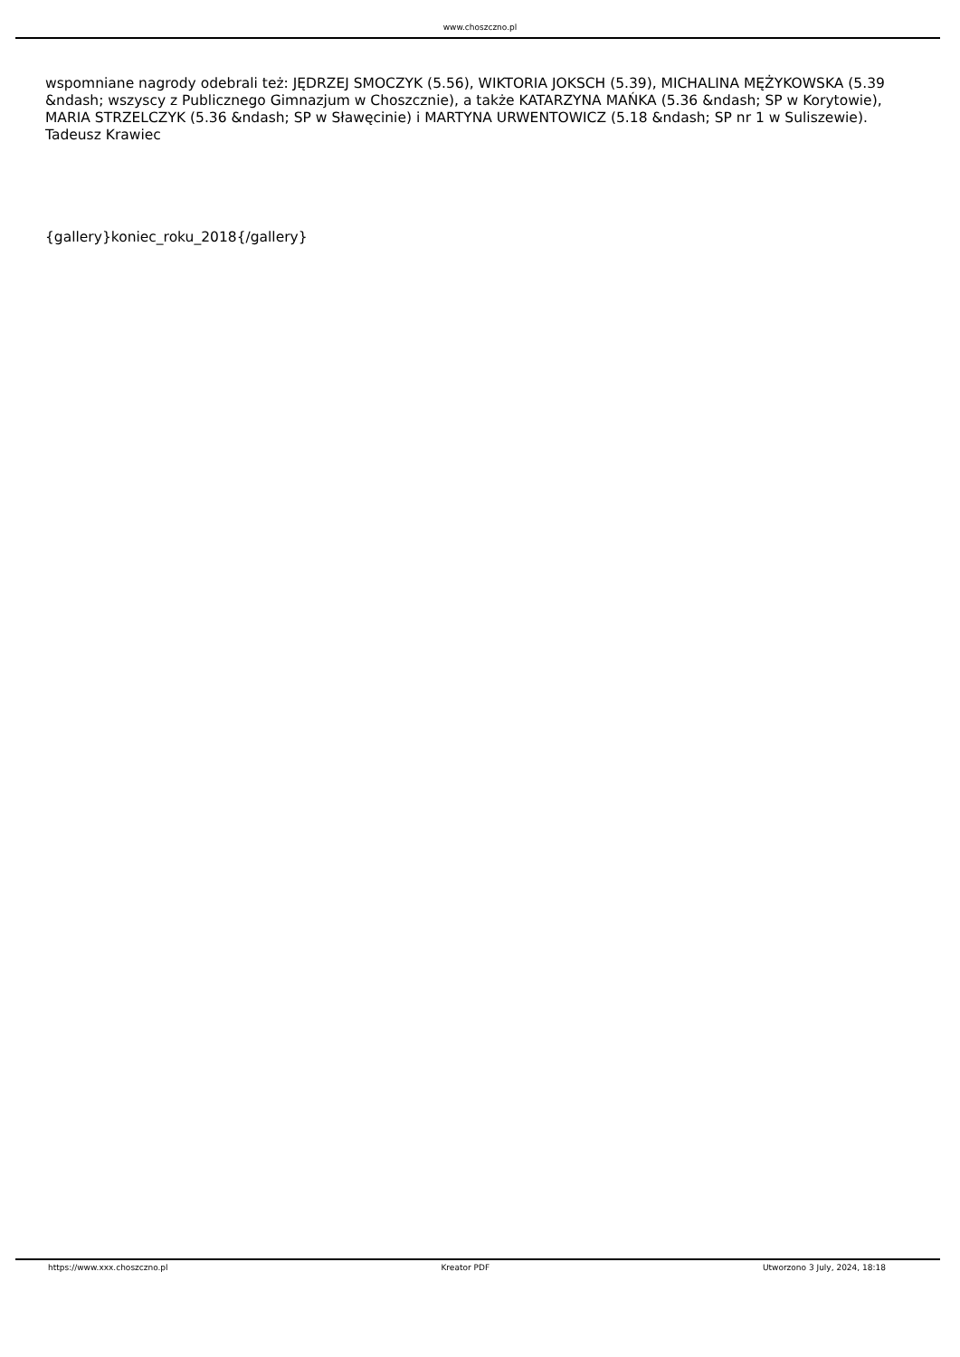www.choszczno.pl
wspomniane nagrody odebrali też: JĘDRZEJ SMOCZYK (5.56), WIKTORIA JOKSCH (5.39), MICHALINA MĘŻYKOWSKA (5.39 &ndash; wszyscy z Publicznego Gimnazjum w Choszcznie), a także KATARZYNA MAŃKA (5.36 &ndash; SP w Korytowie), MARIA STRZELCZYK (5.36 &ndash; SP w Sławęcinie) i MARTYNA URWENTOWICZ (5.18 &ndash; SP nr 1 w Suliszewie). Tadeusz Krawiec
{gallery}koniec_roku_2018{/gallery}
https://www.xxx.choszczno.pl Kreator PDF Utworzono 3 July, 2024, 18:18